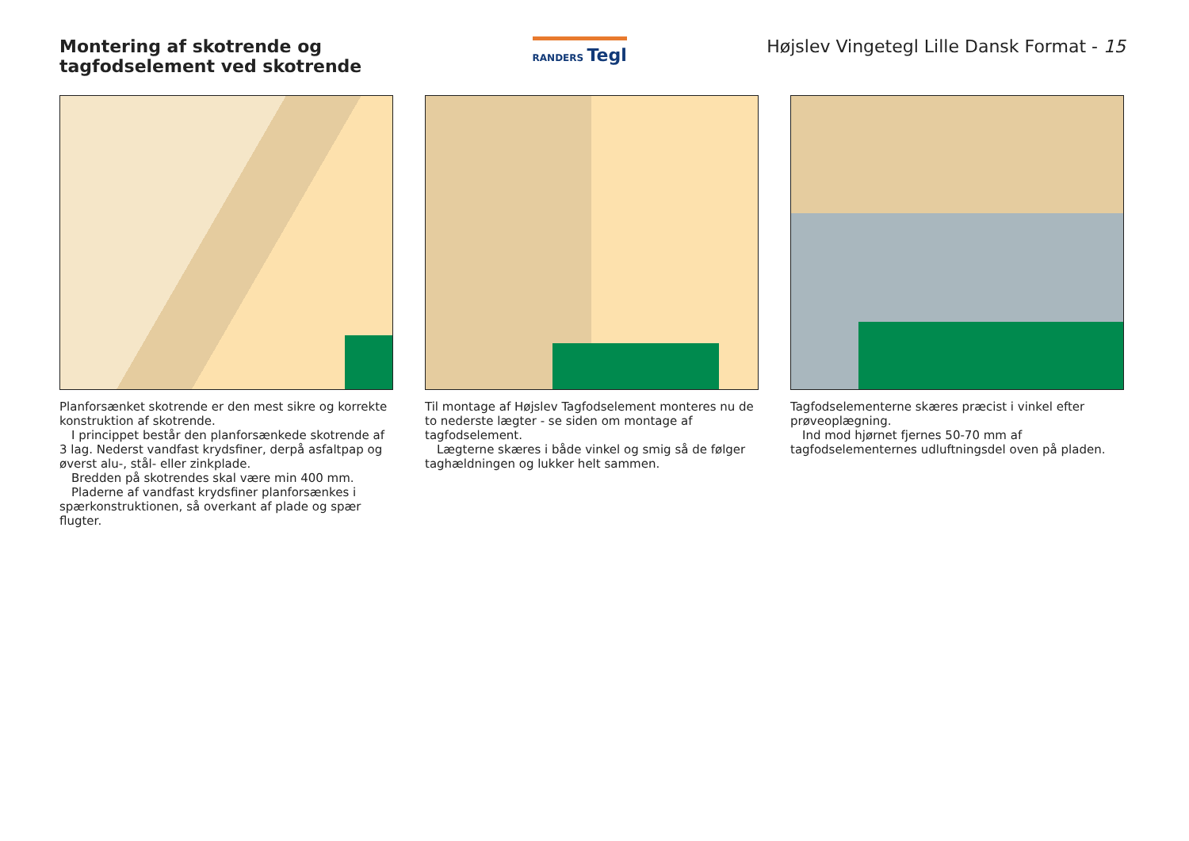Montering af skotrende og tagfodselement ved skotrende
RANDERS Tegl
Højslev Vingetegl Lille Dansk Format - 15
Planforsænket skotrende er den mest sikre og korrekte konstruktion af skotrende.
I princippet består den planforsænkede skotrende af 3 lag. Nederst vandfast krydsfiner, derpå asfaltpap og øverst alu-, stål- eller zinkplade.
Bredden på skotrendes skal være min 400 mm.
Pladerne af vandfast krydsfiner planforsænkes i spærkonstruktionen, så overkant af plade og spær flugter.
Til montage af Højslev Tagfodselement monteres nu de to nederste lægter - se siden om montage af tagfodselement.
Lægterne skæres i både vinkel og smig så de følger taghældningen og lukker helt sammen.
Tagfodselementerne skæres præcist i vinkel efter prøveoplægning.
Ind mod hjørnet fjernes 50-70 mm af tagfodselementernes udluftningsdel oven på pladen.